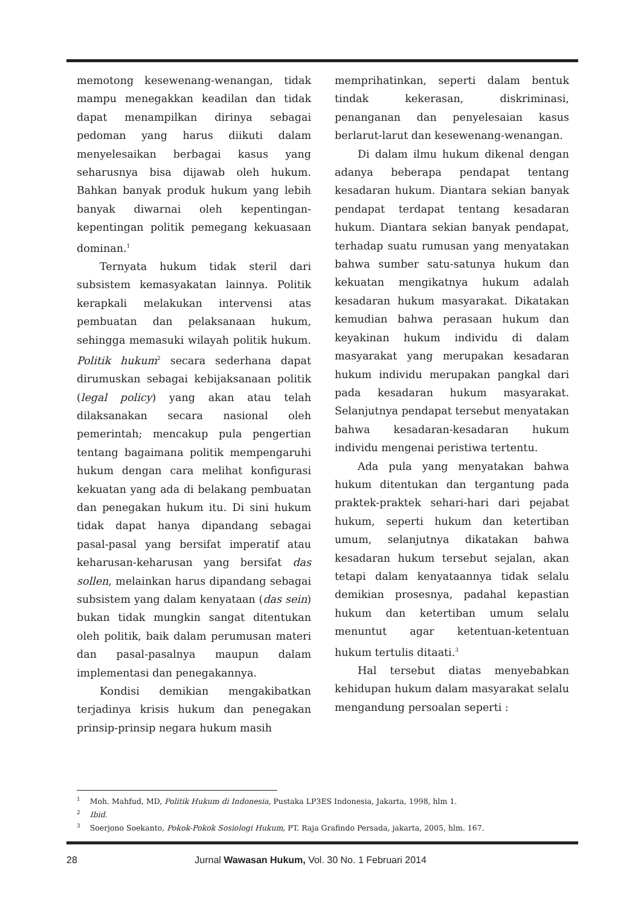memotong kesewenang-wenangan, tidak mampu menegakkan keadilan dan tidak dapat menampilkan dirinya sebagai pedoman yang harus diikuti dalam menyelesaikan berbagai kasus yang seharusnya bisa dijawab oleh hukum. Bahkan banyak produk hukum yang lebih banyak diwarnai oleh kepentingan-kepentingan politik pemegang kekuasaan dominan.<sup>1</sup>
Ternyata hukum tidak steril dari subsistem kemasyakatan lainnya. Politik kerapkali melakukan intervensi atas pembuatan dan pelaksanaan hukum, sehingga memasuki wilayah politik hukum. Politik hukum<sup>2</sup> secara sederhana dapat dirumuskan sebagai kebijaksanaan politik (legal policy) yang akan atau telah dilaksanakan secara nasional oleh pemerintah; mencakup pula pengertian tentang bagaimana politik mempengaruhi hukum dengan cara melihat konfigurasi kekuatan yang ada di belakang pembuatan dan penegakan hukum itu. Di sini hukum tidak dapat hanya dipandang sebagai pasal-pasal yang bersifat imperatif atau keharusan-keharusan yang bersifat das sollen, melainkan harus dipandang sebagai subsistem yang dalam kenyataan (das sein) bukan tidak mungkin sangat ditentukan oleh politik, baik dalam perumusan materi dan pasal-pasalnya maupun dalam implementasi dan penegakannya.
Kondisi demikian mengakibatkan terjadinya krisis hukum dan penegakan prinsip-prinsip negara hukum masih
memprihatinkan, seperti dalam bentuk tindak kekerasan, diskriminasi, penanganan dan penyelesaian kasus berlarut-larut dan kesewenang-wenangan.
Di dalam ilmu hukum dikenal dengan adanya beberapa pendapat tentang kesadaran hukum. Diantara sekian banyak pendapat terdapat tentang kesadaran hukum. Diantara sekian banyak pendapat, terhadap suatu rumusan yang menyatakan bahwa sumber satu-satunya hukum dan kekuatan mengikatnya hukum adalah kesadaran hukum masyarakat. Dikatakan kemudian bahwa perasaan hukum dan keyakinan hukum individu di dalam masyarakat yang merupakan kesadaran hukum individu merupakan pangkal dari pada kesadaran hukum masyarakat. Selanjutnya pendapat tersebut menyatakan bahwa kesadaran-kesadaran hukum individu mengenai peristiwa tertentu.
Ada pula yang menyatakan bahwa hukum ditentukan dan tergantung pada praktek-praktek sehari-hari dari pejabat hukum, seperti hukum dan ketertiban umum, selanjutnya dikatakan bahwa kesadaran hukum tersebut sejalan, akan tetapi dalam kenyataannya tidak selalu demikian prosesnya, padahal kepastian hukum dan ketertiban umum selalu menuntut agar ketentuan-ketentuan hukum tertulis ditaati.<sup>3</sup>
Hal tersebut diatas menyebabkan kehidupan hukum dalam masyarakat selalu mengandung persoalan seperti :
<sup>1</sup> Moh. Mahfud, MD, Politik Hukum di Indonesia, Pustaka LP3ES Indonesia, Jakarta, 1998, hlm 1.
<sup>2</sup> Ibid.
<sup>3</sup> Soerjono Soekanto, Pokok-Pokok Sosiologi Hukum, PT. Raja Grafindo Persada, jakarta, 2005, hlm. 167.
28 Jurnal Wawasan Hukum, Vol. 30 No. 1 Februari 2014